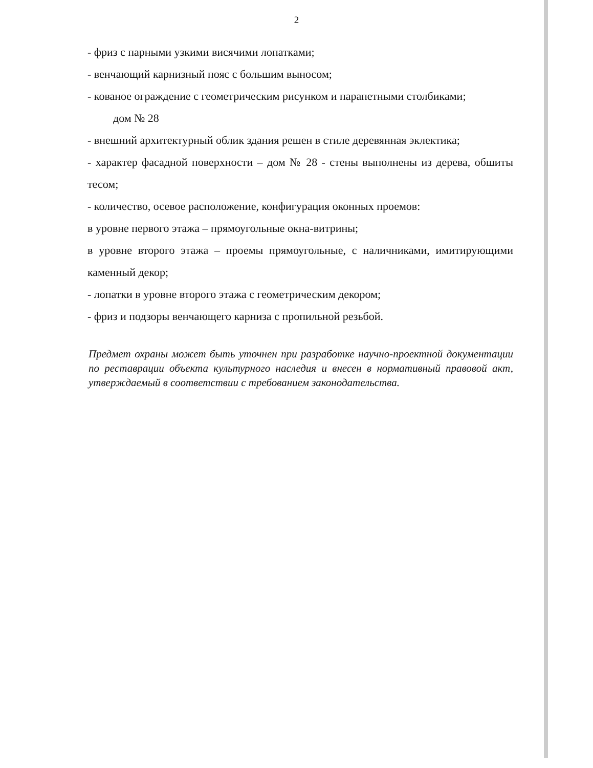2
- фриз с парными узкими висячими лопатками;
- венчающий карнизный пояс с большим выносом;
- кованое ограждение с геометрическим рисунком и парапетными столбиками;
дом № 28
- внешний архитектурный облик здания решен в стиле деревянная эклектика;
- характер фасадной поверхности – дом № 28 - стены выполнены из дерева, обшиты тесом;
- количество, осевое расположение, конфигурация оконных проемов:
в уровне первого этажа – прямоугольные окна-витрины;
в уровне второго этажа – проемы прямоугольные, с наличниками, имитирующими каменный декор;
- лопатки в уровне второго этажа с геометрическим декором;
- фриз и подзоры венчающего карниза с пропильной резьбой.
Предмет охраны может быть уточнен при разработке научно-проектной документации по реставрации объекта культурного наследия и внесен в нормативный правовой акт, утверждаемый в соответствии с требованием законодательства.